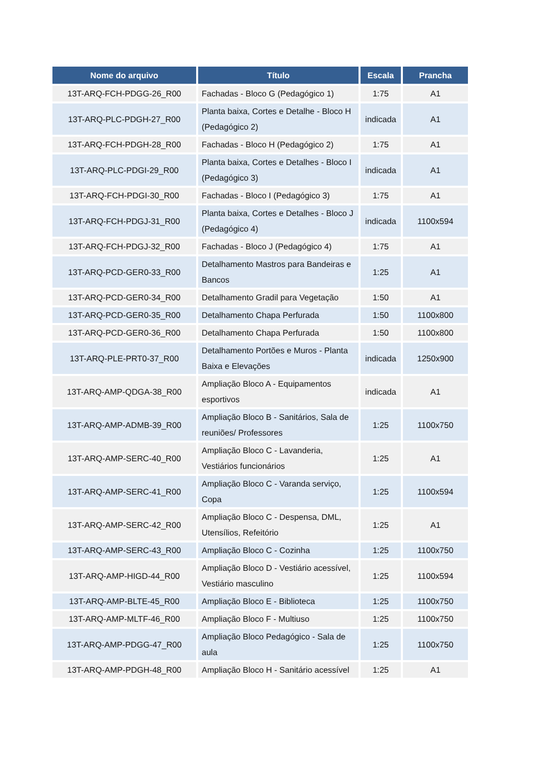| Nome do arquivo | Título | Escala | Prancha |
| --- | --- | --- | --- |
| 13T-ARQ-FCH-PDGG-26_R00 | Fachadas - Bloco G (Pedagógico 1) | 1:75 | A1 |
| 13T-ARQ-PLC-PDGH-27_R00 | Planta baixa, Cortes e Detalhe - Bloco H (Pedagógico 2) | indicada | A1 |
| 13T-ARQ-FCH-PDGH-28_R00 | Fachadas - Bloco H (Pedagógico 2) | 1:75 | A1 |
| 13T-ARQ-PLC-PDGI-29_R00 | Planta baixa, Cortes e Detalhes - Bloco I (Pedagógico 3) | indicada | A1 |
| 13T-ARQ-FCH-PDGI-30_R00 | Fachadas - Bloco I (Pedagógico 3) | 1:75 | A1 |
| 13T-ARQ-FCH-PDGJ-31_R00 | Planta baixa, Cortes e Detalhes - Bloco J (Pedagógico 4) | indicada | 1100x594 |
| 13T-ARQ-FCH-PDGJ-32_R00 | Fachadas - Bloco J (Pedagógico 4) | 1:75 | A1 |
| 13T-ARQ-PCD-GER0-33_R00 | Detalhamento Mastros para Bandeiras e Bancos | 1:25 | A1 |
| 13T-ARQ-PCD-GER0-34_R00 | Detalhamento Gradil para Vegetação | 1:50 | A1 |
| 13T-ARQ-PCD-GER0-35_R00 | Detalhamento Chapa Perfurada | 1:50 | 1100x800 |
| 13T-ARQ-PCD-GER0-36_R00 | Detalhamento Chapa Perfurada | 1:50 | 1100x800 |
| 13T-ARQ-PLE-PRT0-37_R00 | Detalhamento Portões e Muros - Planta Baixa e Elevações | indicada | 1250x900 |
| 13T-ARQ-AMP-QDGA-38_R00 | Ampliação Bloco A - Equipamentos esportivos | indicada | A1 |
| 13T-ARQ-AMP-ADMB-39_R00 | Ampliação Bloco B - Sanitários, Sala de reuniões/ Professores | 1:25 | 1100x750 |
| 13T-ARQ-AMP-SERC-40_R00 | Ampliação Bloco C - Lavanderia, Vestiários funcionários | 1:25 | A1 |
| 13T-ARQ-AMP-SERC-41_R00 | Ampliação Bloco C - Varanda serviço, Copa | 1:25 | 1100x594 |
| 13T-ARQ-AMP-SERC-42_R00 | Ampliação Bloco C - Despensa, DML, Utensílios, Refeitório | 1:25 | A1 |
| 13T-ARQ-AMP-SERC-43_R00 | Ampliação Bloco C - Cozinha | 1:25 | 1100x750 |
| 13T-ARQ-AMP-HIGD-44_R00 | Ampliação Bloco D - Vestiário acessível, Vestiário masculino | 1:25 | 1100x594 |
| 13T-ARQ-AMP-BLTE-45_R00 | Ampliação Bloco E - Biblioteca | 1:25 | 1100x750 |
| 13T-ARQ-AMP-MLTF-46_R00 | Ampliação Bloco F - Multiuso | 1:25 | 1100x750 |
| 13T-ARQ-AMP-PDGG-47_R00 | Ampliação Bloco Pedagógico - Sala de aula | 1:25 | 1100x750 |
| 13T-ARQ-AMP-PDGH-48_R00 | Ampliação Bloco H - Sanitário acessível | 1:25 | A1 |